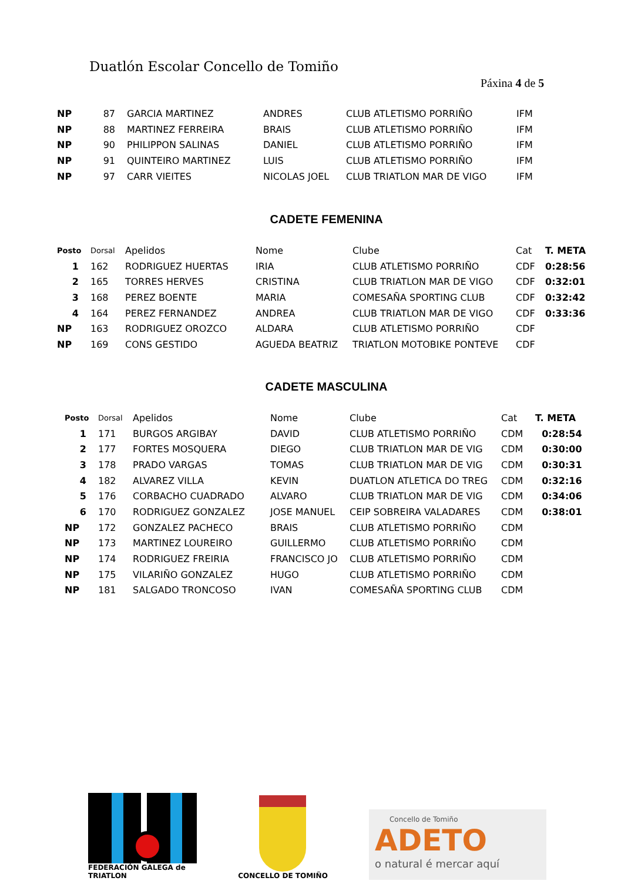Duatlón Escolar Concello de Tomiño
Páxina 4 de 5
| NP | 87 | GARCIA MARTINEZ | ANDRES | CLUB ATLETISMO PORRIÑO | IFM |
| NP | 88 | MARTINEZ FERREIRA | BRAIS | CLUB ATLETISMO PORRIÑO | IFM |
| NP | 90 | PHILIPPON SALINAS | DANIEL | CLUB ATLETISMO PORRIÑO | IFM |
| NP | 91 | QUINTEIRO MARTINEZ | LUIS | CLUB ATLETISMO PORRIÑO | IFM |
| NP | 97 | CARR VIEITES | NICOLAS JOEL | CLUB TRIATLON MAR DE VIGO | IFM |
CADETE FEMENINA
| Posto | Dorsal | Apelidos | Nome | Clube | Cat | T. META |
| --- | --- | --- | --- | --- | --- | --- |
| 1 | 162 | RODRIGUEZ HUERTAS | IRIA | CLUB ATLETISMO PORRIÑO | CDF | 0:28:56 |
| 2 | 165 | TORRES HERVES | CRISTINA | CLUB TRIATLON MAR DE VIGO | CDF | 0:32:01 |
| 3 | 168 | PEREZ BOENTE | MARIA | COMESAÑA SPORTING CLUB | CDF | 0:32:42 |
| 4 | 164 | PEREZ FERNANDEZ | ANDREA | CLUB TRIATLON MAR DE VIGO | CDF | 0:33:36 |
| NP | 163 | RODRIGUEZ OROZCO | ALDARA | CLUB ATLETISMO PORRIÑO | CDF | |
| NP | 169 | CONS GESTIDO | AGUEDA BEATRIZ | TRIATLON MOTOBIKE PONTEVE | CDF | |
CADETE MASCULINA
| Posto | Dorsal | Apelidos | Nome | Clube | Cat | T. META |
| --- | --- | --- | --- | --- | --- | --- |
| 1 | 171 | BURGOS ARGIBAY | DAVID | CLUB ATLETISMO PORRIÑO | CDM | 0:28:54 |
| 2 | 177 | FORTES MOSQUERA | DIEGO | CLUB TRIATLON MAR DE VIG | CDM | 0:30:00 |
| 3 | 178 | PRADO VARGAS | TOMAS | CLUB TRIATLON MAR DE VIG | CDM | 0:30:31 |
| 4 | 182 | ALVAREZ VILLA | KEVIN | DUATLON ATLETICA DO TREG | CDM | 0:32:16 |
| 5 | 176 | CORBACHO CUADRADO | ALVARO | CLUB TRIATLON MAR DE VIG | CDM | 0:34:06 |
| 6 | 170 | RODRIGUEZ GONZALEZ | JOSE MANUEL | CEIP SOBREIRA VALADARES | CDM | 0:38:01 |
| NP | 172 | GONZALEZ PACHECO | BRAIS | CLUB ATLETISMO PORRIÑO | CDM | |
| NP | 173 | MARTINEZ LOUREIRO | GUILLERMO | CLUB ATLETISMO PORRIÑO | CDM | |
| NP | 174 | RODRIGUEZ FREIRIA | FRANCISCO JO | CLUB ATLETISMO PORRIÑO | CDM | |
| NP | 175 | VILARIÑO GONZALEZ | HUGO | CLUB ATLETISMO PORRIÑO | CDM | |
| NP | 181 | SALGADO TRONCOSO | IVAN | COMESAÑA SPORTING CLUB | CDM | |
FEDERACIÓN GALEGA de TRIATLON
CONCELLO DE TOMIÑO
Concello de Tomiño
ADETO
o natural é mercar aquí